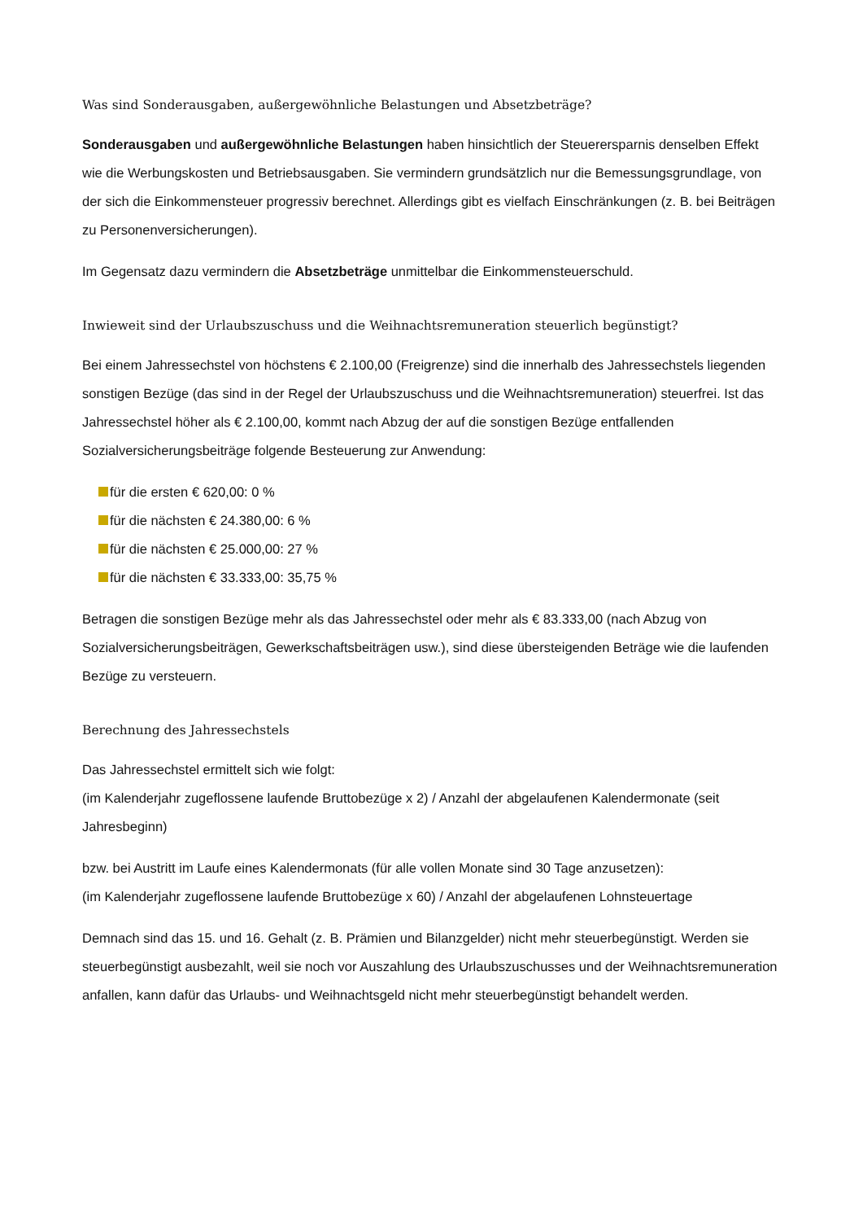Was sind Sonderausgaben, außergewöhnliche Belastungen und Absetzbeträge?
Sonderausgaben und außergewöhnliche Belastungen haben hinsichtlich der Steuerersparnis densel­ben Effekt wie die Werbungskosten und Betriebsausgaben. Sie vermindern grundsätzlich nur die Bemes­sungsgrundlage, von der sich die Einkommensteuer progressiv berechnet. Allerdings gibt es vielfach Ein­schränkungen (z. B. bei Beiträgen zu Personenversicherungen).
Im Gegensatz dazu vermindern die Absetzbeträge unmittelbar die Einkommensteuerschuld.
Inwieweit sind der Urlaubszuschuss und die Weihnachtsremuneration steuerlich begünstigt?
Bei einem Jahressechstel von höchstens € 2.100,00 (Freigrenze) sind die innerhalb des Jahressechstels liegenden sonstigen Bezüge (das sind in der Regel der Urlaubszuschuss und die Weihnachtsremunerati­on) steuerfrei. Ist das Jahressechstel höher als € 2.100,00, kommt nach Abzug der auf die sonstigen Bezü­ge entfallenden Sozialversicherungsbeiträge folgende Besteuerung zur Anwendung:
für die ersten € 620,00: 0 %
für die nächsten € 24.380,00: 6 %
für die nächsten € 25.000,00: 27 %
für die nächsten € 33.333,00: 35,75 %
Betragen die sonstigen Bezüge mehr als das Jahressechstel oder mehr als € 83.333,00 (nach Abzug von Sozialversicherungsbeiträgen, Gewerkschaftsbeiträgen usw.), sind diese übersteigenden Beträge wie die laufenden Bezüge zu versteuern.
Berechnung des Jahressechstels
Das Jahressechstel ermittelt sich wie folgt:
(im Kalenderjahr zugeflossene laufende Bruttobezüge x 2) / Anzahl der abgelaufenen Kalendermonate (seit Jahresbeginn)
bzw. bei Austritt im Laufe eines Kalendermonats (für alle vollen Monate sind 30 Tage anzusetzen):
(im Kalenderjahr zugeflossene laufende Bruttobezüge x 60) / Anzahl der abgelaufenen Lohnsteuertage
Demnach sind das 15. und 16. Gehalt (z. B. Prämien und Bilanzgelder) nicht mehr steuerbegünstigt. Wer­den sie steuerbegünstigt ausbezahlt, weil sie noch vor Auszahlung des Urlaubszuschusses und der Weih­nachtsremuneration anfallen, kann dafür das Urlaubs- und Weihnachtsgeld nicht mehr steuerbegünstigt behandelt werden.